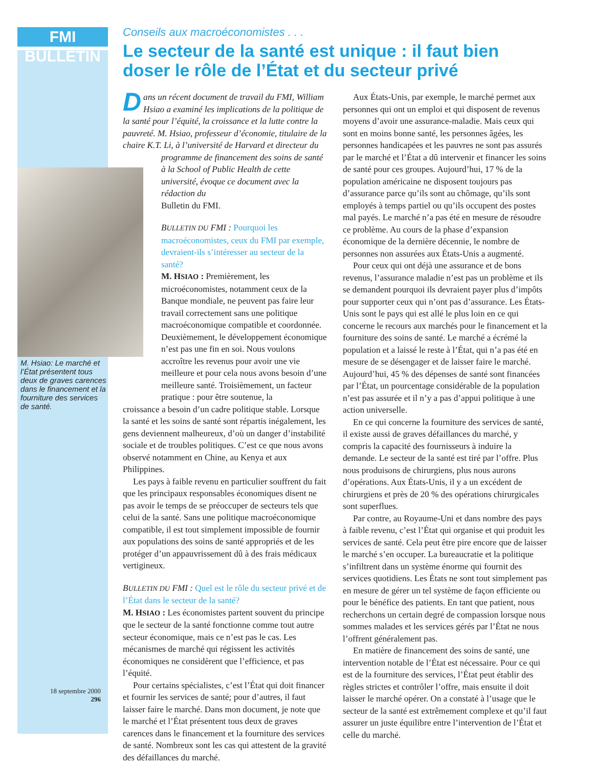FMI BULLETIN
M. Hsiao: Le marché et l’État présentent tous deux de graves carences dans le financement et la fourniture des services de santé.
18 septembre 2000
296
Conseils aux macroéconomistes . . .
Le secteur de la santé est unique : il faut bien doser le rôle de l’État et du secteur privé
Dans un récent document de travail du FMI, William Hsiao a examiné les implications de la politique de la santé pour l’équité, la croissance et la lutte contre la pauvreté. M. Hsiao, professeur d’économie, titulaire de la chaire K.T. Li, à l’université de Harvard et directeur du
programme de financement des soins de santé à la School of Public Health de cette université, évoque ce document avec la rédaction du
Bulletin du FMI.
BULLETIN DU FMI : Pourquoi les macroéconomistes, ceux du FMI par exemple, devraient-ils s’intéresser au secteur de la santé?
M. HSIAO : Premièrement, les microéconomistes, notamment ceux de la Banque mondiale, ne peuvent pas faire leur travail correctement sans une politique macroéconomique compatible et coordonnée. Deuxièmement, le développement économique n’est pas une fin en soi. Nous voulons accroître les revenus pour avoir une vie meilleure et pour cela nous avons besoin d’une meilleure santé. Troisièmement, un facteur pratique : pour être soutenue, la
croissance a besoin d’un cadre politique stable. Lorsque la santé et les soins de santé sont répartis inégalement, les gens deviennent malheureux, d’où un danger d’instabilité sociale et de troubles politiques. C’est ce que nous avons observé notamment en Chine, au Kenya et aux Philippines.
Les pays à faible revenu en particulier souffrent du fait que les principaux responsables économiques disent ne pas avoir le temps de se préoccuper de secteurs tels que celui de la santé. Sans une politique macroéconomique compatible, il est tout simplement impossible de fournir aux populations des soins de santé appropriés et de les protéger d’un appauvrissement dû à des frais médicaux vertigineux.
BULLETIN DU FMI : Quel est le rôle du secteur privé et de l’État dans le secteur de la santé?
M. HSIAO : Les économistes partent souvent du principe que le secteur de la santé fonctionne comme tout autre secteur économique, mais ce n’est pas le cas. Les mécanismes de marché qui régissent les activités économiques ne considèrent que l’efficience, et pas l’équité.
Pour certains spécialistes, c’est l’État qui doit financer et fournir les services de santé; pour d’autres, il faut laisser faire le marché. Dans mon document, je note que le marché et l’État présentent tous deux de graves carences dans le financement et la fourniture des services de santé. Nombreux sont les cas qui attestent de la gravité des défaillances du marché.
Aux États-Unis, par exemple, le marché permet aux personnes qui ont un emploi et qui disposent de revenus moyens d’avoir une assurance-maladie. Mais ceux qui sont en moins bonne santé, les personnes âgées, les personnes handicapées et les pauvres ne sont pas assurés par le marché et l’État a dû intervenir et financer les soins de santé pour ces groupes. Aujourd’hui, 17 % de la population américaine ne disposent toujours pas d’assurance parce qu’ils sont au chômage, qu’ils sont employés à temps partiel ou qu’ils occupent des postes mal payés. Le marché n’a pas été en mesure de résoudre ce problème. Au cours de la phase d’expansion économique de la dernière décennie, le nombre de personnes non assurées aux États-Unis a augmenté.
Pour ceux qui ont déjà une assurance et de bons revenus, l’assurance maladie n’est pas un problème et ils se demandent pourquoi ils devraient payer plus d’impôts pour supporter ceux qui n’ont pas d’assurance. Les États-Unis sont le pays qui est allé le plus loin en ce qui concerne le recours aux marchés pour le financement et la fourniture des soins de santé. Le marché a écrémé la population et a laissé le reste à l’État, qui n’a pas été en mesure de se désengager et de laisser faire le marché. Aujourd’hui, 45 % des dépenses de santé sont financées par l’État, un pourcentage considérable de la population n’est pas assurée et il n’y a pas d’appui politique à une action universelle.
En ce qui concerne la fourniture des services de santé, il existe aussi de graves défaillances du marché, y compris la capacité des fournisseurs à induire la demande. Le secteur de la santé est tiré par l’offre. Plus nous produisons de chirurgiens, plus nous aurons d’opérations. Aux États-Unis, il y a un excédent de chirurgiens et près de 20 % des opérations chirurgicales sont superflues.
Par contre, au Royaume-Uni et dans nombre des pays à faible revenu, c’est l’État qui organise et qui produit les services de santé. Cela peut être pire encore que de laisser le marché s’en occuper. La bureaucratie et la politique s’infiltrent dans un système énorme qui fournit des services quotidiens. Les États ne sont tout simplement pas en mesure de gérer un tel système de façon efficiente ou pour le bénéfice des patients. En tant que patient, nous recherchons un certain degré de compassion lorsque nous sommes malades et les services gérés par l’État ne nous l’offrent généralement pas.
En matière de financement des soins de santé, une intervention notable de l’État est nécessaire. Pour ce qui est de la fourniture des services, l’État peut établir des règles strictes et contrôler l’offre, mais ensuite il doit laisser le marché opérer. On a constaté à l’usage que le secteur de la santé est extrêmement complexe et qu’il faut assurer un juste équilibre entre l’intervention de l’État et celle du marché.